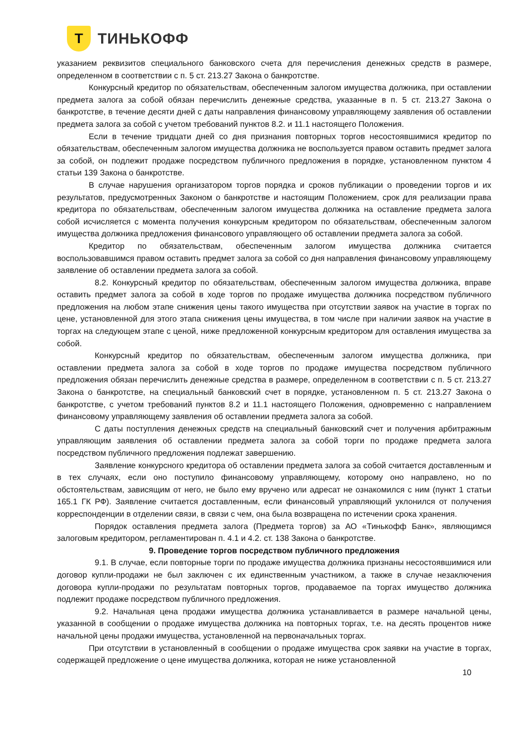Т
ТИНЬКОФФ
указанием реквизитов специального банковского счета для перечисления денежных средств в размере, определенном в соответствии с п. 5 ст. 213.27 Закона о банкротстве.
Конкурсный кредитор по обязательствам, обеспеченным залогом имущества должника, при оставлении предмета залога за собой обязан перечислить денежные средства, указанные в п. 5 ст. 213.27 Закона о банкротстве, в течение десяти дней с даты направления финансовому управляющему заявления об оставлении предмета залога за собой с учетом требований пунктов 8.2. и 11.1 настоящего Положения.
Если в течение тридцати дней со дня признания повторных торгов несостоявшимися кредитор по обязательствам, обеспеченным залогом имущества должника не воспользуется правом оставить предмет залога за собой, он подлежит продаже посредством публичного предложения в порядке, установленном пунктом 4 статьи 139 Закона о банкротстве.
В случае нарушения организатором торгов порядка и сроков публикации о проведении торгов и их результатов, предусмотренных Законом о банкротстве и настоящим Положением, срок для реализации права кредитора по обязательствам, обеспеченным залогом имущества должника на оставление предмета залога собой исчисляется с момента получения конкурсным кредитором по обязательствам, обеспеченным залогом имущества должника предложения финансового управляющего об оставлении предмета залога за собой.
Кредитор по обязательствам, обеспеченным залогом имущества должника считается воспользовавшимся правом оставить предмет залога за собой со дня направления финансовому управляющему заявление об оставлении предмета залога за собой.
8.2. Конкурсный кредитор по обязательствам, обеспеченным залогом имущества должника, вправе оставить предмет залога за собой в ходе торгов по продаже имущества должника посредством публичного предложения на любом этапе снижения цены такого имущества при отсутствии заявок на участие в торгах по цене, установленной для этого этапа снижения цены имущества, в том числе при наличии заявок на участие в торгах на следующем этапе с ценой, ниже предложенной конкурсным кредитором для оставления имущества за собой.
Конкурсный кредитор по обязательствам, обеспеченным залогом имущества должника, при оставлении предмета залога за собой в ходе торгов по продаже имущества посредством публичного предложения обязан перечислить денежные средства в размере, определенном в соответствии с п. 5 ст. 213.27 Закона о банкротстве, на специальный банковский счет в порядке, установленном п. 5 ст. 213.27 Закона о банкротстве, с учетом требований пунктов 8.2 и 11.1 настоящего Положения, одновременно с направлением финансовому управляющему заявления об оставлении предмета залога за собой.
С даты поступления денежных средств на специальный банковский счет и получения арбитражным управляющим заявления об оставлении предмета залога за собой торги по продаже предмета залога посредством публичного предложения подлежат завершению.
Заявление конкурсного кредитора об оставлении предмета залога за собой считается доставленным и в тех случаях, если оно поступило финансовому управляющему, которому оно направлено, но по обстоятельствам, зависящим от него, не было ему вручено или адресат не ознакомился с ним (пункт 1 статьи 165.1 ГК РФ). Заявление считается доставленным, если финансовый управляющий уклонился от получения корреспонденции в отделении связи, в связи с чем, она была возвращена по истечении срока хранения.
Порядок оставления предмета залога (Предмета торгов) за АО «Тинькофф Банк», являющимся залоговым кредитором, регламентирован п. 4.1 и 4.2. ст. 138 Закона о банкротстве.
9. Проведение торгов посредством публичного предложения
9.1. В случае, если повторные торги по продаже имущества должника признаны несостоявшимися или договор купли-продажи не был заключен с их единственным участником, а также в случае незаключения договора купли-продажи по результатам повторных торгов, продаваемое па торгах имущество должника подлежит продаже посредством публичного предложения.
9.2. Начальная цена продажи имущества должника устанавливается в размере начальной цены, указанной в сообщении о продаже имущества должника на повторных торгах, т.е. на десять процентов ниже начальной цены продажи имущества, установленной на первоначальных торгах.
При отсутствии в установленный в сообщении о продаже имущества срок заявки на участие в торгах, содержащей предложение о цене имущества должника, которая не ниже установленной
10